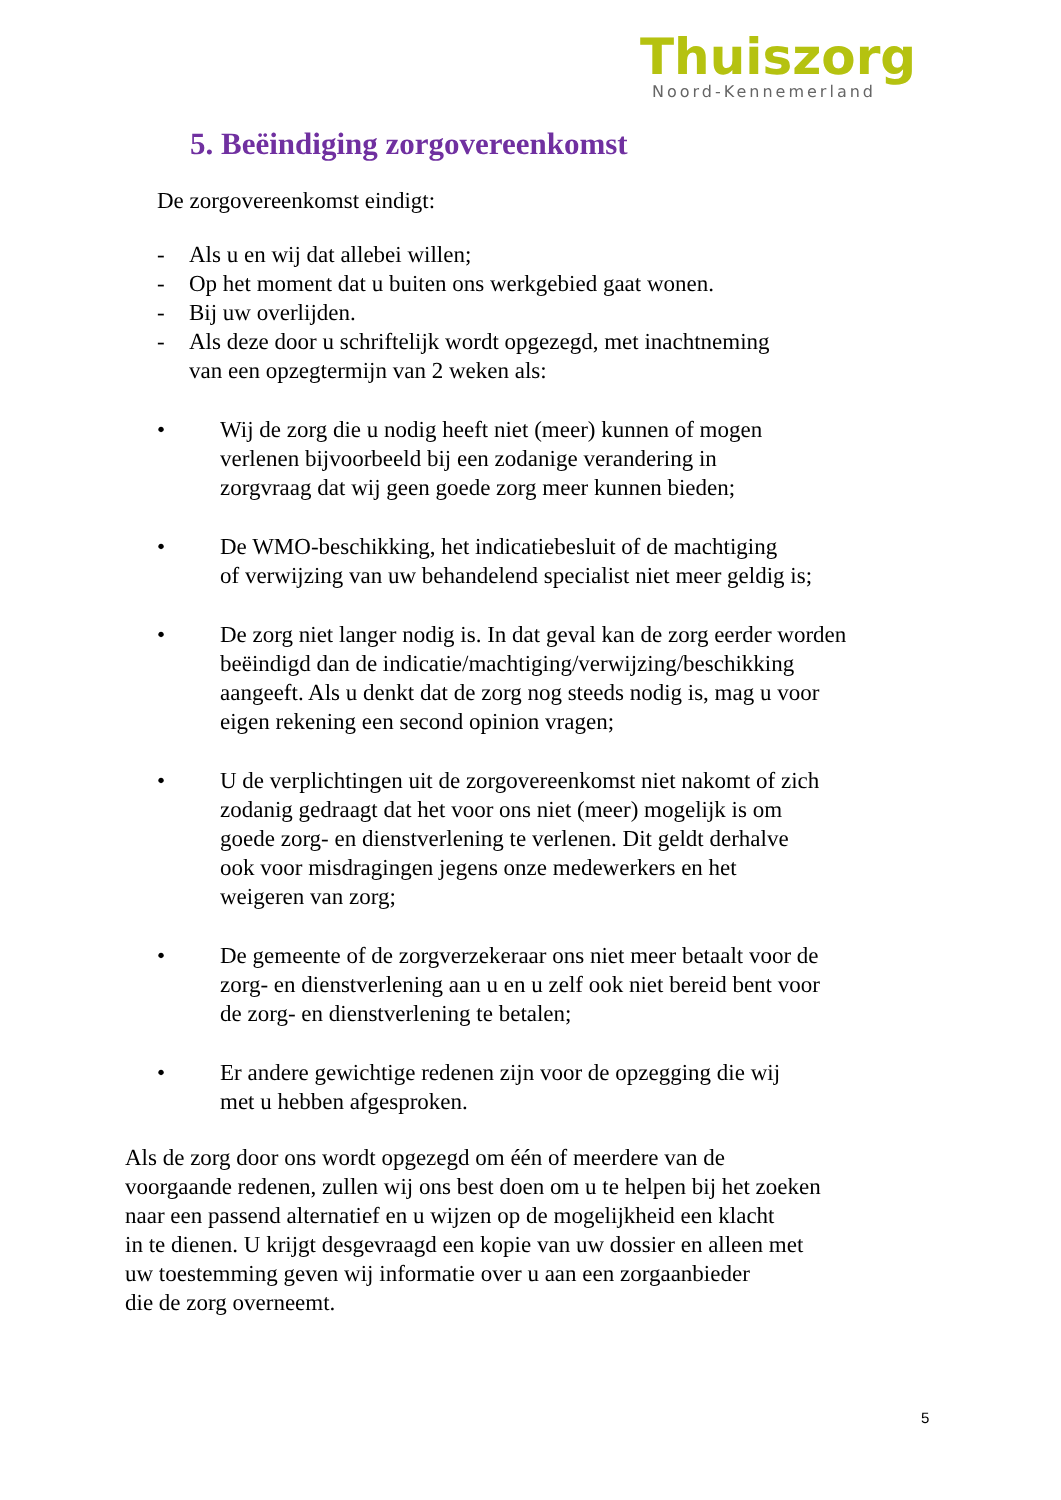Thuiszorg
Noord-Kennemerland
5. Beëindiging zorgovereenkomst
De zorgovereenkomst eindigt:
- Als u en wij dat allebei willen;
- Op het moment dat u buiten ons werkgebied gaat wonen.
- Bij uw overlijden.
- Als deze door u schriftelijk wordt opgezegd, met inachtneming
van een opzegtermijn van 2 weken als:
• Wij de zorg die u nodig heeft niet (meer) kunnen of mogen
verlenen bijvoorbeeld bij een zodanige verandering in
zorgvraag dat wij geen goede zorg meer kunnen bieden;
• De WMO-beschikking, het indicatiebesluit of de machtiging
of verwijzing van uw behandelend specialist niet meer geldig is;
• De zorg niet langer nodig is. In dat geval kan de zorg eerder worden
beëindigd dan de indicatie/machtiging/verwijzing/beschikking
aangeeft. Als u denkt dat de zorg nog steeds nodig is, mag u voor
eigen rekening een second opinion vragen;
• U de verplichtingen uit de zorgovereenkomst niet nakomt of zich
zodanig gedraagt dat het voor ons niet (meer) mogelijk is om
goede zorg- en dienstverlening te verlenen. Dit geldt derhalve
ook voor misdragingen jegens onze medewerkers en het
weigeren van zorg;
• De gemeente of de zorgverzekeraar ons niet meer betaalt voor de
zorg- en dienstverlening aan u en u zelf ook niet bereid bent voor
de zorg- en dienstverlening te betalen;
• Er andere gewichtige redenen zijn voor de opzegging die wij
met u hebben afgesproken.
Als de zorg door ons wordt opgezegd om één of meerdere van de
voorgaande redenen, zullen wij ons best doen om u te helpen bij het zoeken
naar een passend alternatief en u wijzen op de mogelijkheid een klacht
in te dienen. U krijgt desgevraagd een kopie van uw dossier en alleen met
uw toestemming geven wij informatie over u aan een zorgaanbieder
die de zorg overneemt.
5